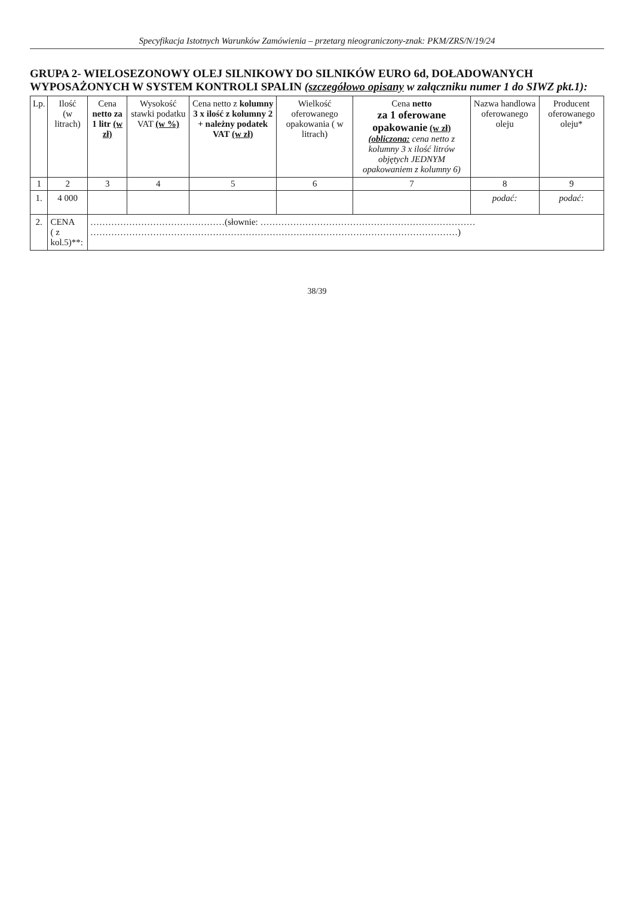Specyfikacja Istotnych Warunków Zamówienia – przetarg nieograniczony-znak: PKM/ZRS/N/19/24
GRUPA 2- WIELOSEZONOWY OLEJ SILNIKOWY DO SILNIKÓW EURO 6d, DOŁADOWANYCH WYPOSAŻONYCH W SYSTEM KONTROLI SPALIN (szczegółowo opisany w załączniku numer 1 do SIWZ pkt.1):
| Lp. | Ilość (w litrach) | Cena netto za 1 litr (w zł) | Wysokość stawki podatku VAT (w %) | Cena netto z kolumny 3 x ilość z kolumny 2 + należny podatek VAT (w zł) | Wielkość oferowanego opakowania ( w litrach) | Cena netto za 1 oferowane opakowanie (w zł) (obliczona: cena netto z kolumny 3 x ilość litrów objętych JEDNYM opakowaniem z kolumny 6) | Nazwa handlowa oferowanego oleju | Producent oferowanego oleju* |
| --- | --- | --- | --- | --- | --- | --- | --- | --- |
| 1 | 2 | 3 | 4 | 5 | 6 | 7 | 8 | 9 |
| 1. | 4 000 | | | | | | podać: | podać: |
| 2. | CENA ( z kol.5)**: | ………………………………………(słownie: ……………………………………………………………… ……………………………………………………………………………………………………………) | | | | | | |
38/39